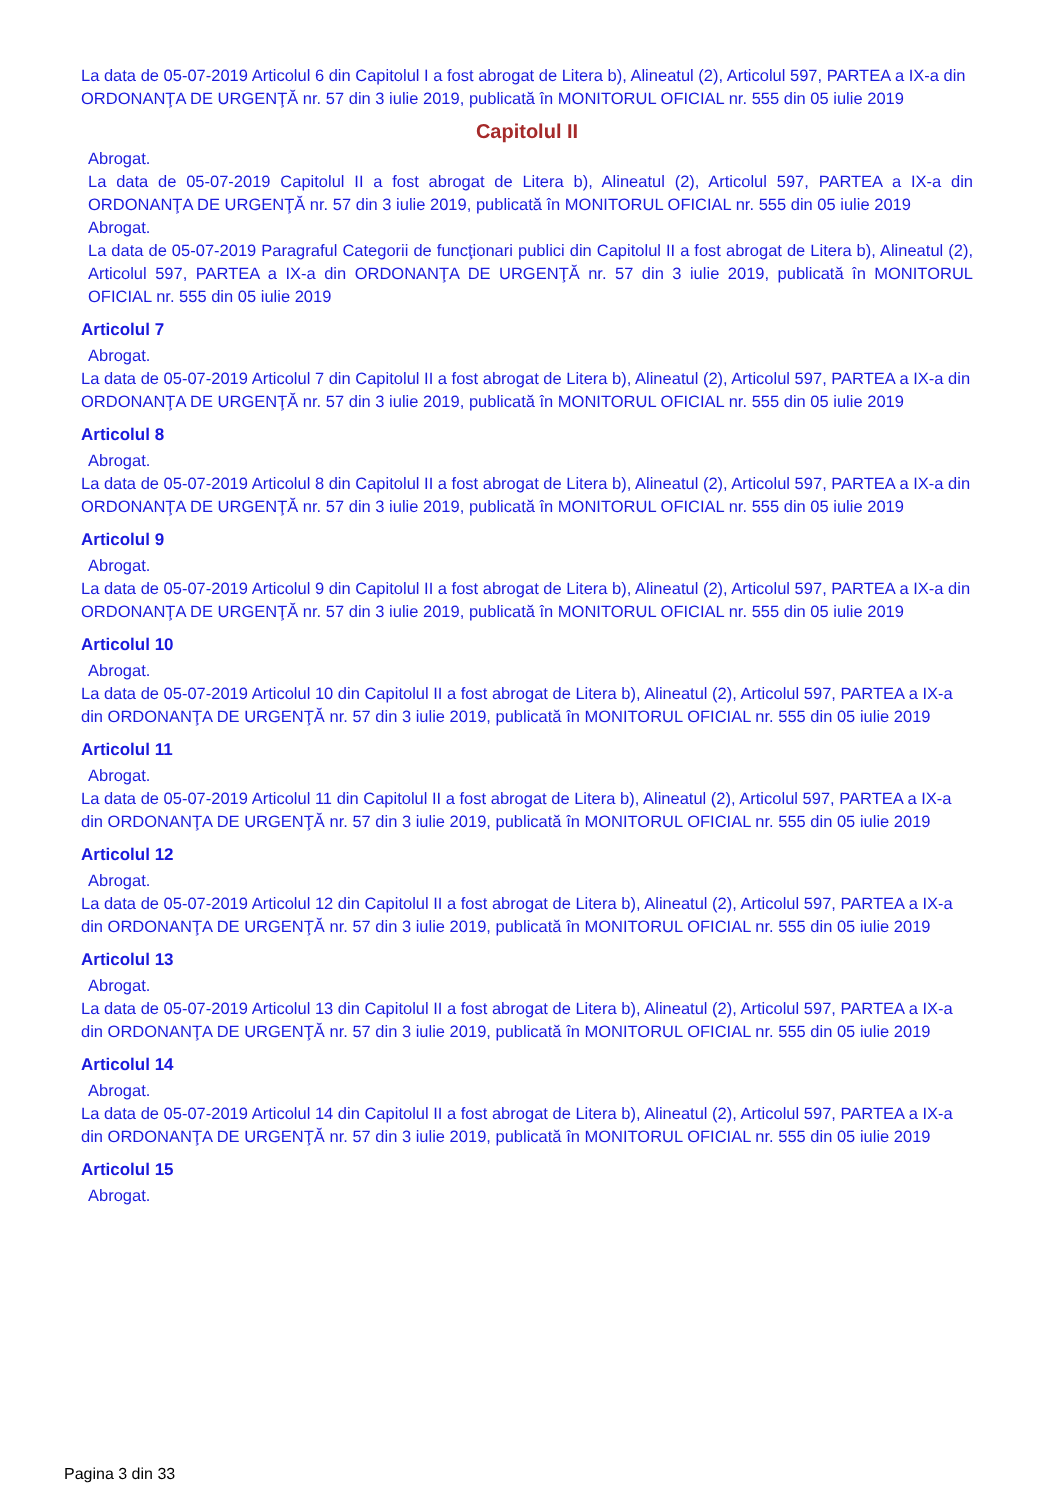La data de 05-07-2019 Articolul 6 din Capitolul I a fost abrogat de Litera b), Alineatul (2), Articolul 597, PARTEA a IX-a din ORDONANŢA DE URGENŢĂ nr. 57 din 3 iulie 2019, publicată în MONITORUL OFICIAL nr. 555 din 05 iulie 2019
Capitolul II
Abrogat.
La data de 05-07-2019 Capitolul II a fost abrogat de Litera b), Alineatul (2), Articolul 597, PARTEA a IX-a din ORDONANŢA DE URGENŢĂ nr. 57 din 3 iulie 2019, publicată în MONITORUL OFICIAL nr. 555 din 05 iulie 2019
Abrogat.
La data de 05-07-2019 Paragraful Categorii de funcţionari publici din Capitolul II a fost abrogat de Litera b), Alineatul (2), Articolul 597, PARTEA a IX-a din ORDONANŢA DE URGENŢĂ nr. 57 din 3 iulie 2019, publicată în MONITORUL OFICIAL nr. 555 din 05 iulie 2019
Articolul 7
Abrogat.
La data de 05-07-2019 Articolul 7 din Capitolul II a fost abrogat de Litera b), Alineatul (2), Articolul 597, PARTEA a IX-a din ORDONANŢA DE URGENŢĂ nr. 57 din 3 iulie 2019, publicată în MONITORUL OFICIAL nr. 555 din 05 iulie 2019
Articolul 8
Abrogat.
La data de 05-07-2019 Articolul 8 din Capitolul II a fost abrogat de Litera b), Alineatul (2), Articolul 597, PARTEA a IX-a din ORDONANŢA DE URGENŢĂ nr. 57 din 3 iulie 2019, publicată în MONITORUL OFICIAL nr. 555 din 05 iulie 2019
Articolul 9
Abrogat.
La data de 05-07-2019 Articolul 9 din Capitolul II a fost abrogat de Litera b), Alineatul (2), Articolul 597, PARTEA a IX-a din ORDONANŢA DE URGENŢĂ nr. 57 din 3 iulie 2019, publicată în MONITORUL OFICIAL nr. 555 din 05 iulie 2019
Articolul 10
Abrogat.
La data de 05-07-2019 Articolul 10 din Capitolul II a fost abrogat de Litera b), Alineatul (2), Articolul 597, PARTEA a IX-a din ORDONANŢA DE URGENŢĂ nr. 57 din 3 iulie 2019, publicată în MONITORUL OFICIAL nr. 555 din 05 iulie 2019
Articolul 11
Abrogat.
La data de 05-07-2019 Articolul 11 din Capitolul II a fost abrogat de Litera b), Alineatul (2), Articolul 597, PARTEA a IX-a din ORDONANŢA DE URGENŢĂ nr. 57 din 3 iulie 2019, publicată în MONITORUL OFICIAL nr. 555 din 05 iulie 2019
Articolul 12
Abrogat.
La data de 05-07-2019 Articolul 12 din Capitolul II a fost abrogat de Litera b), Alineatul (2), Articolul 597, PARTEA a IX-a din ORDONANŢA DE URGENŢĂ nr. 57 din 3 iulie 2019, publicată în MONITORUL OFICIAL nr. 555 din 05 iulie 2019
Articolul 13
Abrogat.
La data de 05-07-2019 Articolul 13 din Capitolul II a fost abrogat de Litera b), Alineatul (2), Articolul 597, PARTEA a IX-a din ORDONANŢA DE URGENŢĂ nr. 57 din 3 iulie 2019, publicată în MONITORUL OFICIAL nr. 555 din 05 iulie 2019
Articolul 14
Abrogat.
La data de 05-07-2019 Articolul 14 din Capitolul II a fost abrogat de Litera b), Alineatul (2), Articolul 597, PARTEA a IX-a din ORDONANŢA DE URGENŢĂ nr. 57 din 3 iulie 2019, publicată în MONITORUL OFICIAL nr. 555 din 05 iulie 2019
Articolul 15
Abrogat.
Pagina 3 din 33